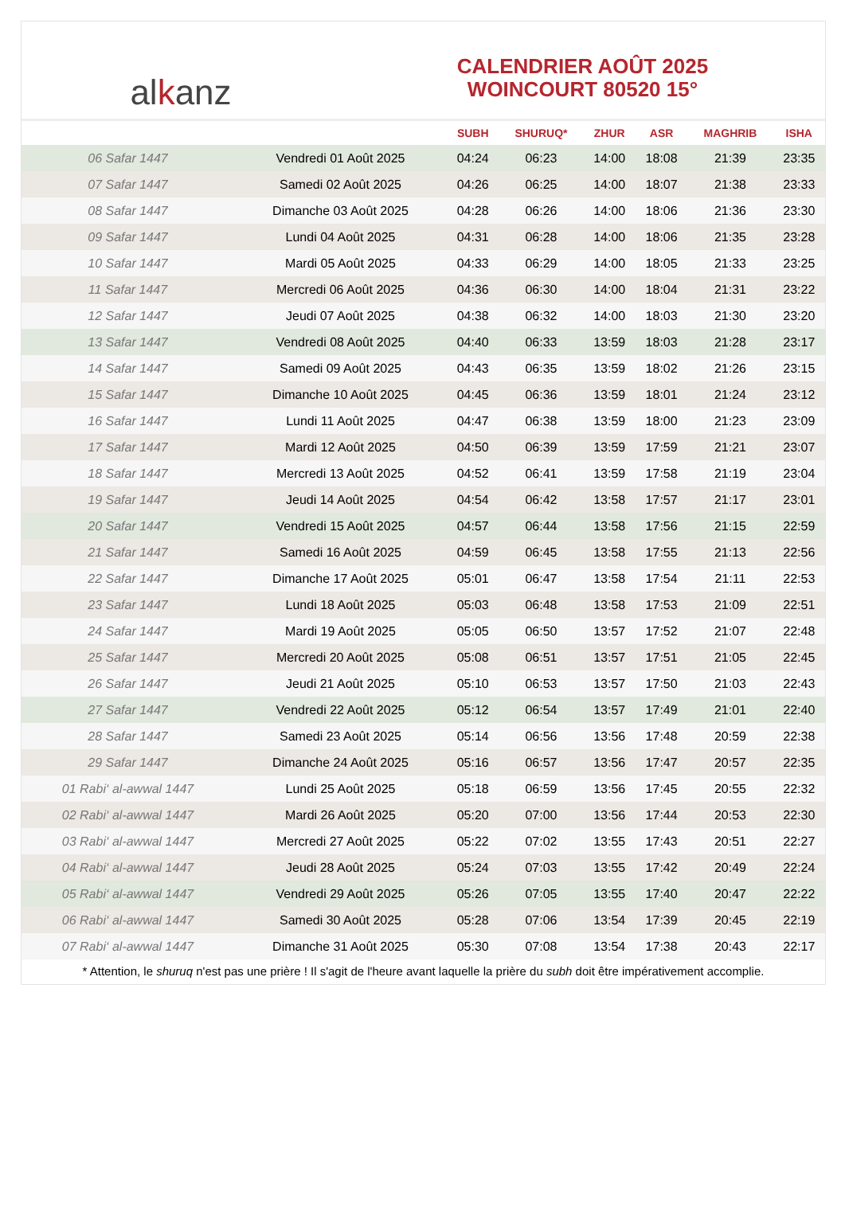al k anz
CALENDRIER AOÛT 2025
WOINCOURT 80520 15°
| | | SUBH | SHURUQ* | ZHUR | ASR | MAGHRIB | ISHA |
| --- | --- | --- | --- | --- | --- | --- | --- |
| 06 Safar 1447 | Vendredi 01 Août 2025 | 04:24 | 06:23 | 14:00 | 18:08 | 21:39 | 23:35 |
| 07 Safar 1447 | Samedi 02 Août 2025 | 04:26 | 06:25 | 14:00 | 18:07 | 21:38 | 23:33 |
| 08 Safar 1447 | Dimanche 03 Août 2025 | 04:28 | 06:26 | 14:00 | 18:06 | 21:36 | 23:30 |
| 09 Safar 1447 | Lundi 04 Août 2025 | 04:31 | 06:28 | 14:00 | 18:06 | 21:35 | 23:28 |
| 10 Safar 1447 | Mardi 05 Août 2025 | 04:33 | 06:29 | 14:00 | 18:05 | 21:33 | 23:25 |
| 11 Safar 1447 | Mercredi 06 Août 2025 | 04:36 | 06:30 | 14:00 | 18:04 | 21:31 | 23:22 |
| 12 Safar 1447 | Jeudi 07 Août 2025 | 04:38 | 06:32 | 14:00 | 18:03 | 21:30 | 23:20 |
| 13 Safar 1447 | Vendredi 08 Août 2025 | 04:40 | 06:33 | 13:59 | 18:03 | 21:28 | 23:17 |
| 14 Safar 1447 | Samedi 09 Août 2025 | 04:43 | 06:35 | 13:59 | 18:02 | 21:26 | 23:15 |
| 15 Safar 1447 | Dimanche 10 Août 2025 | 04:45 | 06:36 | 13:59 | 18:01 | 21:24 | 23:12 |
| 16 Safar 1447 | Lundi 11 Août 2025 | 04:47 | 06:38 | 13:59 | 18:00 | 21:23 | 23:09 |
| 17 Safar 1447 | Mardi 12 Août 2025 | 04:50 | 06:39 | 13:59 | 17:59 | 21:21 | 23:07 |
| 18 Safar 1447 | Mercredi 13 Août 2025 | 04:52 | 06:41 | 13:59 | 17:58 | 21:19 | 23:04 |
| 19 Safar 1447 | Jeudi 14 Août 2025 | 04:54 | 06:42 | 13:58 | 17:57 | 21:17 | 23:01 |
| 20 Safar 1447 | Vendredi 15 Août 2025 | 04:57 | 06:44 | 13:58 | 17:56 | 21:15 | 22:59 |
| 21 Safar 1447 | Samedi 16 Août 2025 | 04:59 | 06:45 | 13:58 | 17:55 | 21:13 | 22:56 |
| 22 Safar 1447 | Dimanche 17 Août 2025 | 05:01 | 06:47 | 13:58 | 17:54 | 21:11 | 22:53 |
| 23 Safar 1447 | Lundi 18 Août 2025 | 05:03 | 06:48 | 13:58 | 17:53 | 21:09 | 22:51 |
| 24 Safar 1447 | Mardi 19 Août 2025 | 05:05 | 06:50 | 13:57 | 17:52 | 21:07 | 22:48 |
| 25 Safar 1447 | Mercredi 20 Août 2025 | 05:08 | 06:51 | 13:57 | 17:51 | 21:05 | 22:45 |
| 26 Safar 1447 | Jeudi 21 Août 2025 | 05:10 | 06:53 | 13:57 | 17:50 | 21:03 | 22:43 |
| 27 Safar 1447 | Vendredi 22 Août 2025 | 05:12 | 06:54 | 13:57 | 17:49 | 21:01 | 22:40 |
| 28 Safar 1447 | Samedi 23 Août 2025 | 05:14 | 06:56 | 13:56 | 17:48 | 20:59 | 22:38 |
| 29 Safar 1447 | Dimanche 24 Août 2025 | 05:16 | 06:57 | 13:56 | 17:47 | 20:57 | 22:35 |
| 01 Rabi‘ al-awwal 1447 | Lundi 25 Août 2025 | 05:18 | 06:59 | 13:56 | 17:45 | 20:55 | 22:32 |
| 02 Rabi‘ al-awwal 1447 | Mardi 26 Août 2025 | 05:20 | 07:00 | 13:56 | 17:44 | 20:53 | 22:30 |
| 03 Rabi‘ al-awwal 1447 | Mercredi 27 Août 2025 | 05:22 | 07:02 | 13:55 | 17:43 | 20:51 | 22:27 |
| 04 Rabi‘ al-awwal 1447 | Jeudi 28 Août 2025 | 05:24 | 07:03 | 13:55 | 17:42 | 20:49 | 22:24 |
| 05 Rabi‘ al-awwal 1447 | Vendredi 29 Août 2025 | 05:26 | 07:05 | 13:55 | 17:40 | 20:47 | 22:22 |
| 06 Rabi‘ al-awwal 1447 | Samedi 30 Août 2025 | 05:28 | 07:06 | 13:54 | 17:39 | 20:45 | 22:19 |
| 07 Rabi‘ al-awwal 1447 | Dimanche 31 Août 2025 | 05:30 | 07:08 | 13:54 | 17:38 | 20:43 | 22:17 |
* Attention, le shuruq n'est pas une prière ! Il s'agit de l'heure avant laquelle la prière du subh doit être impérativement accomplie.